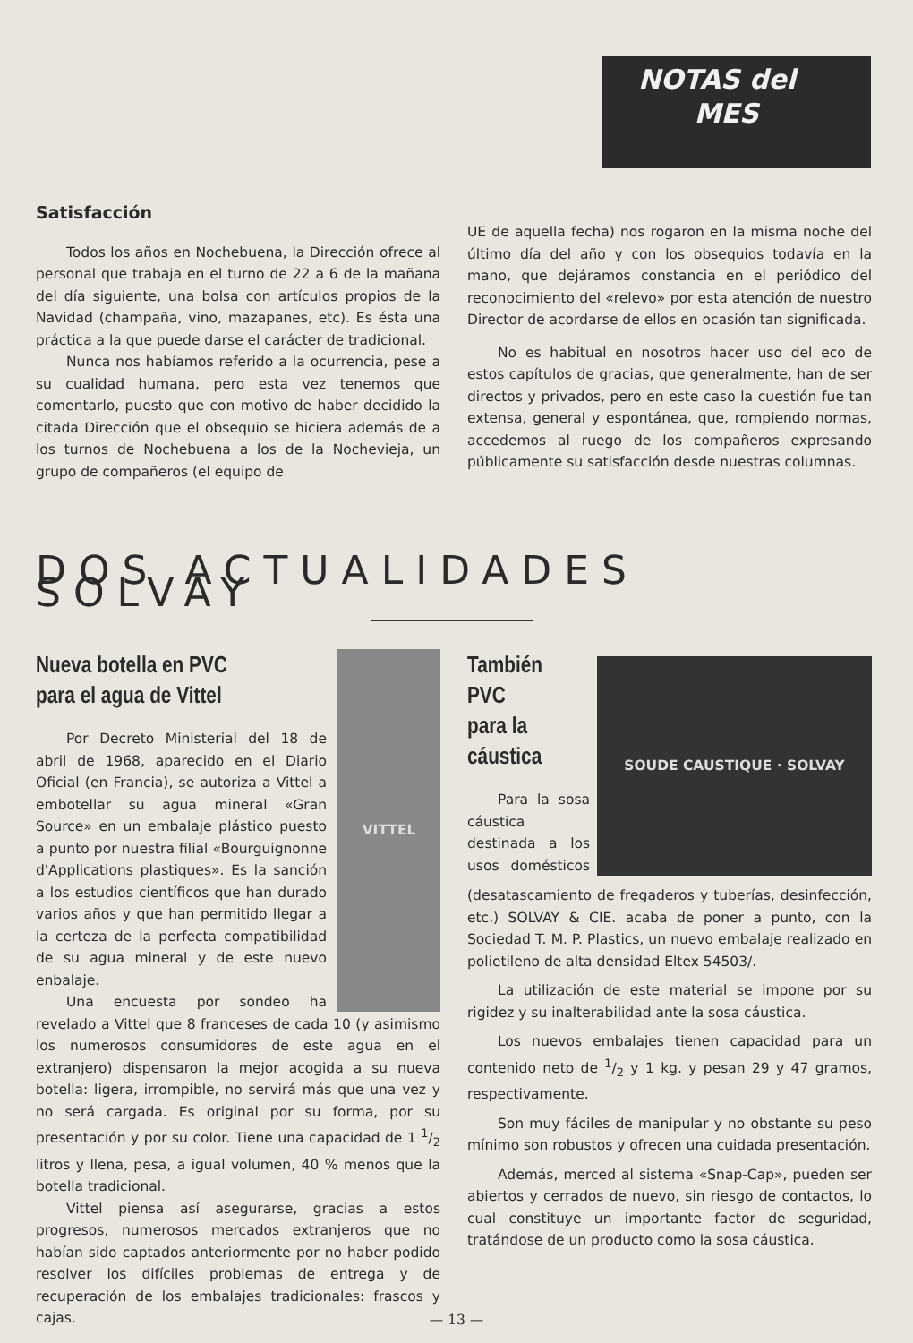NOTAS del
MES
Satisfacción
Todos los años en Nochebuena, la Dirección ofrece al personal que trabaja en el turno de 22 a 6 de la mañana del día siguiente, una bolsa con artículos propios de la Navidad (champaña, vino, mazapanes, etc). Es ésta una práctica a la que puede darse el carácter de tradicional.
Nunca nos habíamos referido a la ocurrencia, pese a su cualidad humana, pero esta vez tenemos que comentarlo, puesto que con motivo de haber decidido la citada Dirección que el obsequio se hiciera además de a los turnos de Nochebuena a los de la Nochevieja, un grupo de compañeros (el equipo de
UE de aquella fecha) nos rogaron en la misma noche del último día del año y con los obsequios todavía en la mano, que dejáramos constancia en el periódico del reconocimiento del «relevo» por esta atención de nuestro Director de acordarse de ellos en ocasión tan significada.
No es habitual en nosotros hacer uso del eco de estos capítulos de gracias, que generalmente, han de ser directos y privados, pero en este caso la cuestión fue tan extensa, general y espontánea, que, rompiendo normas, accedemos al ruego de los compañeros expresando públicamente su satisfacción desde nuestras columnas.
DOS ACTUALIDADES SOLVAY
VITTEL
Nueva botella en PVC
para el agua de Vittel
Por Decreto Ministerial del 18 de abril de 1968, aparecido en el Diario Oficial (en Francia), se autoriza a Vittel a embotellar su agua mineral «Gran Source» en un embalaje plástico puesto a punto por nuestra filial «Bourguignonne d'Applications plastiques». Es la sanción a los estudios científicos que han durado varios años y que han permitido llegar a la certeza de la perfecta compatibilidad de su agua mineral y de este nuevo enbalaje.
Una encuesta por sondeo ha revelado a Vittel que 8 franceses de cada 10 (y asimismo los numerosos consumidores de este agua en el extranjero) dispensaron la mejor acogida a su nueva botella: ligera, irrompible, no servirá más que una vez y no será cargada. Es original por su forma, por su presentación y por su color. Tiene una capacidad de 1 1/2 litros y llena, pesa, a igual volumen, 40 % menos que la botella tradicional.
Vittel piensa así asegurarse, gracias a estos progresos, numerosos mercados extranjeros que no habían sido captados anteriormente por no haber podido resolver los difíciles problemas de entrega y de recuperación de los embalajes tradicionales: frascos y cajas.
SOUDE CAUSTIQUE · SOLVAY
También PVC
para la
cáustica
Para la sosa cáustica destinada a los usos domésticos (desatascamiento de fregaderos y tuberías, desinfección, etc.) SOLVAY & CIE. acaba de poner a punto, con la Sociedad T. M. P. Plastics, un nuevo embalaje realizado en polietileno de alta densidad Eltex 54503/.
La utilización de este material se impone por su rigidez y su inalterabilidad ante la sosa cáustica.
Los nuevos embalajes tienen capacidad para un contenido neto de 1/2 y 1 kg. y pesan 29 y 47 gramos, respectivamente.
Son muy fáciles de manipular y no obstante su peso mínimo son robustos y ofrecen una cuidada presentación.
Además, merced al sistema «Snap-Cap», pueden ser abiertos y cerrados de nuevo, sin riesgo de contactos, lo cual constituye un importante factor de seguridad, tratándose de un producto como la sosa cáustica.
— 13 —